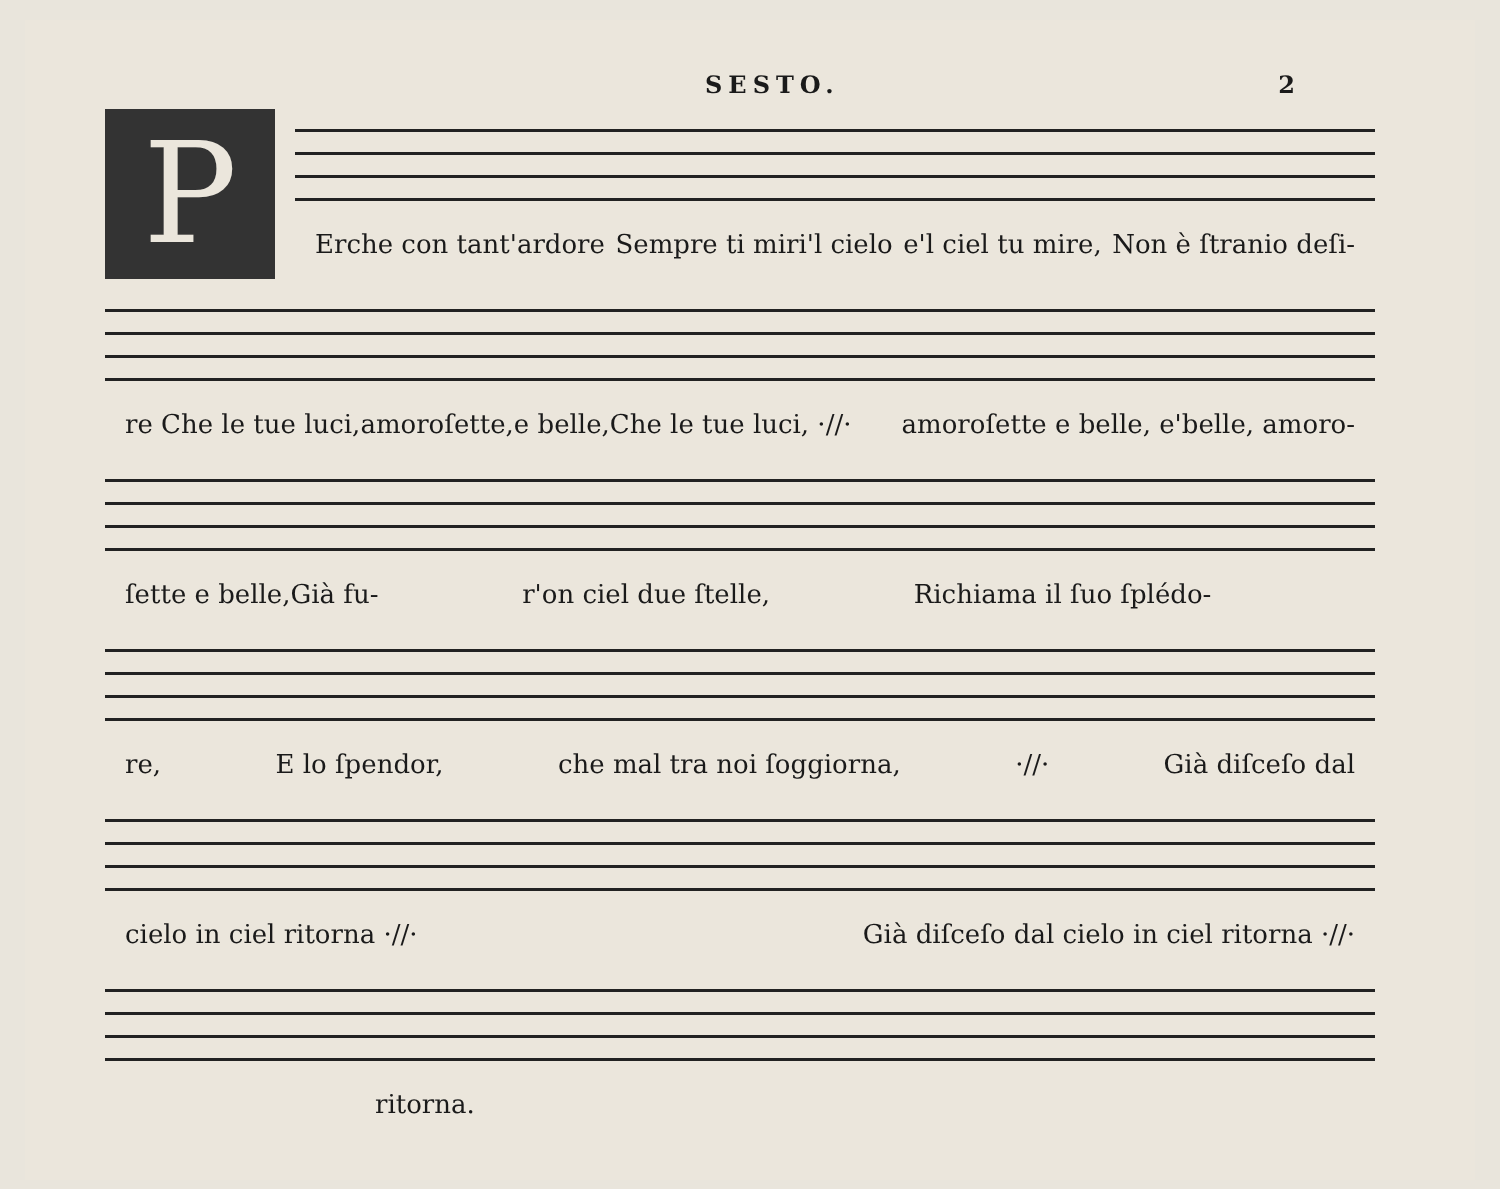SESTO. 2
P
Erche con tant'ardore Sempre ti miri'l cielo e'l ciel tu mire, Non è ſtranio deſi-
re Che le tue luci,amoroſette,e belle,Che le tue luci, ·//· amoroſette e belle, e'belle, amoro-
ſette e belle,Già fu- r'on ciel due ſtelle, Richiama il ſuo ſplédo-
re, E lo ſpendor, che mal tra noi ſoggiorna, ·//· Già diſceſo dal
cielo in ciel ritorna ·//· Già diſceſo dal cielo in ciel ritorna ·//·
ritorna.